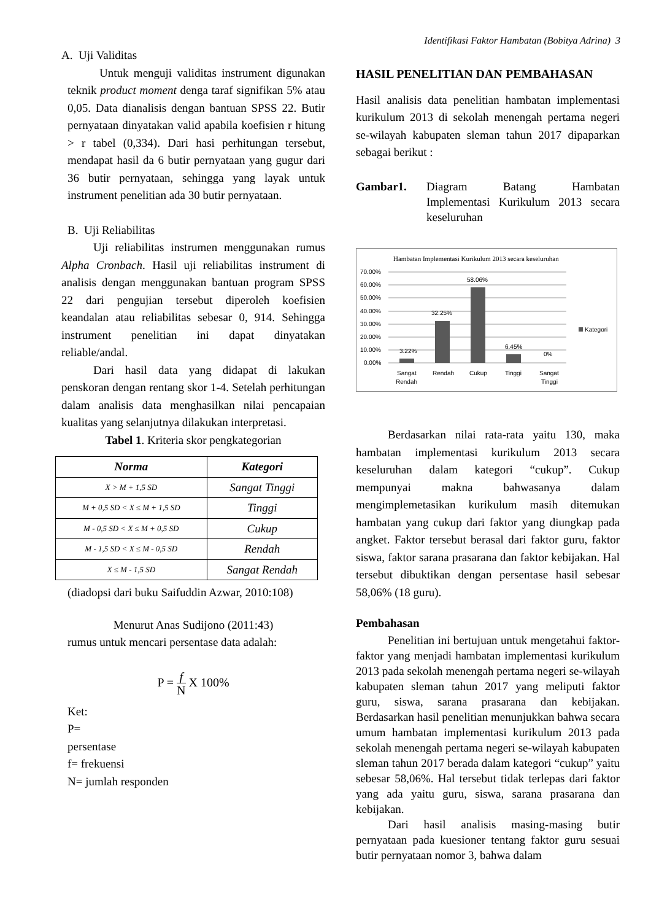Identifikasi Faktor Hambatan (Bobitya Adrina) 3
A. Uji Validitas
Untuk menguji validitas instrument digunakan teknik product moment denga taraf signifikan 5% atau 0,05. Data dianalisis dengan bantuan SPSS 22. Butir pernyataan dinyatakan valid apabila koefisien r hitung > r tabel (0,334). Dari hasi perhitungan tersebut, mendapat hasil da 6 butir pernyataan yang gugur dari 36 butir pernyataan, sehingga yang layak untuk instrument penelitian ada 30 butir pernyataan.
B. Uji Reliabilitas
Uji reliabilitas instrumen menggunakan rumus Alpha Cronbach. Hasil uji reliabilitas instrument di analisis dengan menggunakan bantuan program SPSS 22 dari pengujian tersebut diperoleh koefisien keandalan atau reliabilitas sebesar 0, 914. Sehingga instrument penelitian ini dapat dinyatakan reliable/andal.
Dari hasil data yang didapat di lakukan penskoran dengan rentang skor 1-4. Setelah perhitungan dalam analisis data menghasilkan nilai pencapaian kualitas yang selanjutnya dilakukan interpretasi.
Tabel 1. Kriteria skor pengkategorian
| Norma | Kategori |
| --- | --- |
| X > M + 1,5 SD | Sangat Tinggi |
| M + 0,5 SD < X ≤ M + 1,5 SD | Tinggi |
| M - 0,5 SD < X ≤ M + 0,5 SD | Cukup |
| M - 1,5 SD < X ≤ M - 0,5 SD | Rendah |
| X ≤ M - 1,5 SD | Sangat Rendah |
(diadopsi dari buku Saifuddin Azwar, 2010:108)
Menurut Anas Sudijono (2011:43)
rumus untuk mencari persentase data adalah:
P = f
N X 100%
Ket:
P=
persentase
f= frekuensi
N= jumlah responden
HASIL PENELITIAN DAN PEMBAHASAN
Hasil analisis data penelitian hambatan implementasi kurikulum 2013 di sekolah menengah pertama negeri se-wilayah kabupaten sleman tahun 2017 dipaparkan sebagai berikut :
Gambar1. Diagram Batang Hambatan Implementasi Kurikulum 2013 secara keseluruhan
Hambatan Implementasi Kurikulum 2013 secara keseluruhan
70.00%
60.00%
50.00%
40.00%
30.00%
20.00%
10.00%
0.00%
3.22%
32.25%
58.06%
6.45%
0%
Sangat
Rendah
Rendah
Cukup
Tinggi
Sangat
Tinggi
Kategori
Berdasarkan nilai rata-rata yaitu 130, maka hambatan implementasi kurikulum 2013 secara keseluruhan dalam kategori “cukup”. Cukup mempunyai makna bahwasanya dalam mengimplemetasikan kurikulum masih ditemukan hambatan yang cukup dari faktor yang diungkap pada angket. Faktor tersebut berasal dari faktor guru, faktor siswa, faktor sarana prasarana dan faktor kebijakan. Hal tersebut dibuktikan dengan persentase hasil sebesar 58,06% (18 guru).
Pembahasan
Penelitian ini bertujuan untuk mengetahui faktor-faktor yang menjadi hambatan implementasi kurikulum 2013 pada sekolah menengah pertama negeri se-wilayah kabupaten sleman tahun 2017 yang meliputi faktor guru, siswa, sarana prasarana dan kebijakan. Berdasarkan hasil penelitian menunjukkan bahwa secara umum hambatan implementasi kurikulum 2013 pada sekolah menengah pertama negeri se-wilayah kabupaten sleman tahun 2017 berada dalam kategori “cukup” yaitu sebesar 58,06%. Hal tersebut tidak terlepas dari faktor yang ada yaitu guru, siswa, sarana prasarana dan kebijakan.
Dari hasil analisis masing-masing butir pernyataan pada kuesioner tentang faktor guru sesuai butir pernyataan nomor 3, bahwa dalam